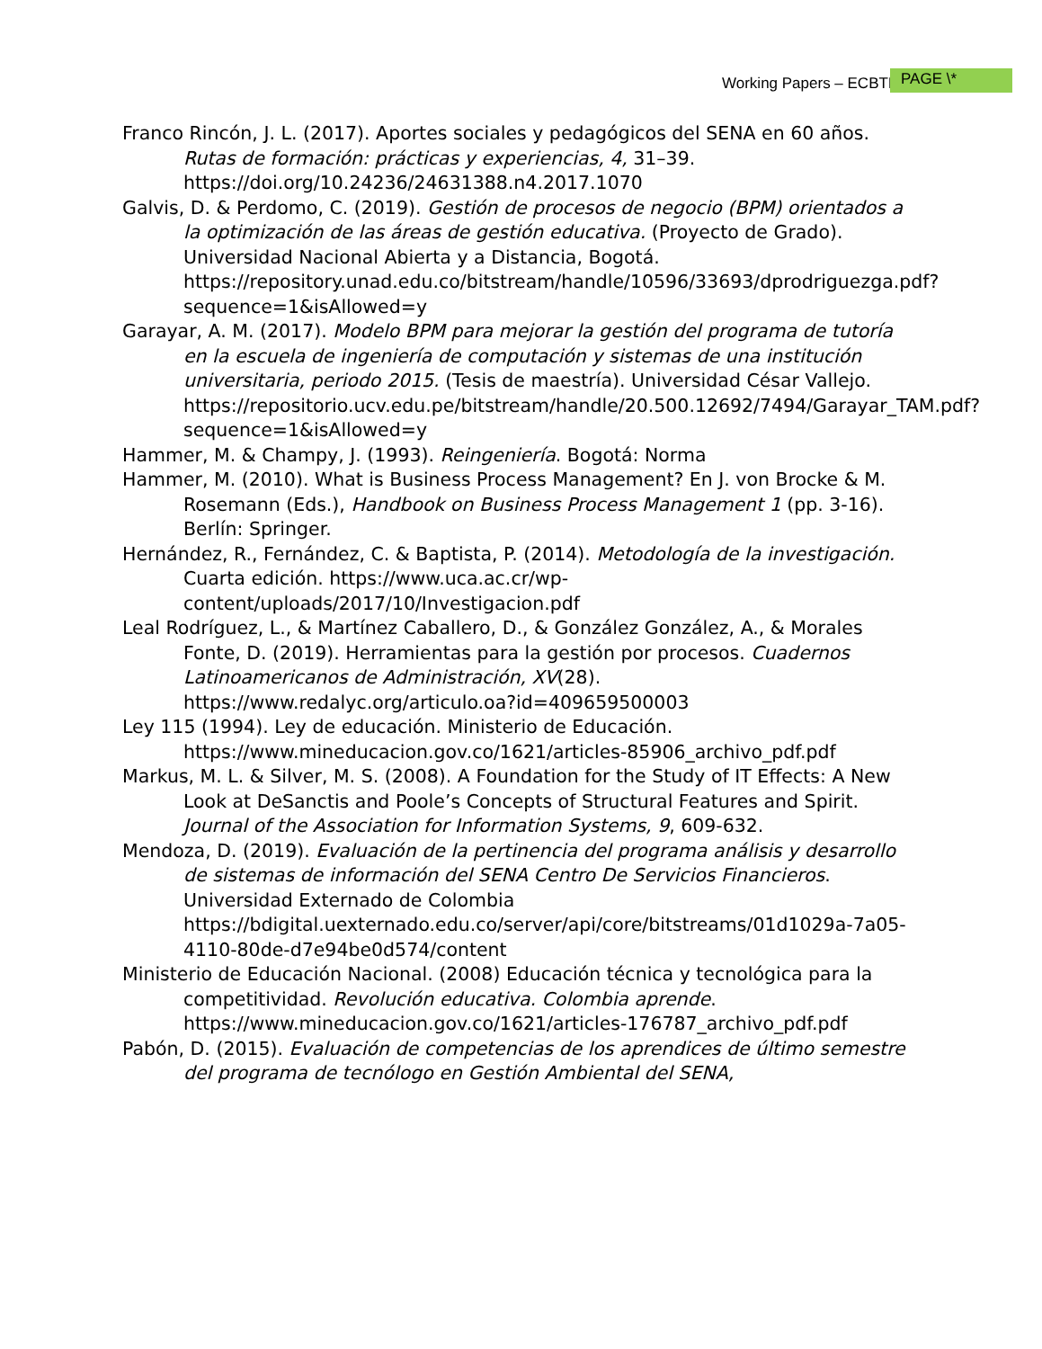Working Papers – ECBTI PAGE \*
Franco Rincón, J. L. (2017). Aportes sociales y pedagógicos del SENA en 60 años. Rutas de formación: prácticas y experiencias, 4, 31–39. https://doi.org/10.24236/24631388.n4.2017.1070
Galvis, D. & Perdomo, C. (2019). Gestión de procesos de negocio (BPM) orientados a la optimización de las áreas de gestión educativa. (Proyecto de Grado). Universidad Nacional Abierta y a Distancia, Bogotá. https://repository.unad.edu.co/bitstream/handle/10596/33693/dprodriguezga.pdf?sequence=1&isAllowed=y
Garayar, A. M. (2017). Modelo BPM para mejorar la gestión del programa de tutoría en la escuela de ingeniería de computación y sistemas de una institución universitaria, periodo 2015. (Tesis de maestría). Universidad César Vallejo. https://repositorio.ucv.edu.pe/bitstream/handle/20.500.12692/7494/Garayar_TAM.pdf?sequence=1&isAllowed=y
Hammer, M. & Champy, J. (1993). Reingeniería. Bogotá: Norma
Hammer, M. (2010). What is Business Process Management? En J. von Brocke & M. Rosemann (Eds.), Handbook on Business Process Management 1 (pp. 3-16). Berlín: Springer.
Hernández, R., Fernández, C. & Baptista, P. (2014). Metodología de la investigación. Cuarta edición. https://www.uca.ac.cr/wp-content/uploads/2017/10/Investigacion.pdf
Leal Rodríguez, L., & Martínez Caballero, D., & González González, A., & Morales Fonte, D. (2019). Herramientas para la gestión por procesos. Cuadernos Latinoamericanos de Administración, XV(28). https://www.redalyc.org/articulo.oa?id=409659500003
Ley 115 (1994). Ley de educación. Ministerio de Educación. https://www.mineducacion.gov.co/1621/articles-85906_archivo_pdf.pdf
Markus, M. L. & Silver, M. S. (2008). A Foundation for the Study of IT Effects: A New Look at DeSanctis and Poole’s Concepts of Structural Features and Spirit. Journal of the Association for Information Systems, 9, 609-632.
Mendoza, D. (2019). Evaluación de la pertinencia del programa análisis y desarrollo de sistemas de información del SENA Centro De Servicios Financieros. Universidad Externado de Colombia https://bdigital.uexternado.edu.co/server/api/core/bitstreams/01d1029a-7a05-4110-80de-d7e94be0d574/content
Ministerio de Educación Nacional. (2008) Educación técnica y tecnológica para la competitividad. Revolución educativa. Colombia aprende. https://www.mineducacion.gov.co/1621/articles-176787_archivo_pdf.pdf
Pabón, D. (2015). Evaluación de competencias de los aprendices de último semestre del programa de tecnólogo en Gestión Ambiental del SENA,